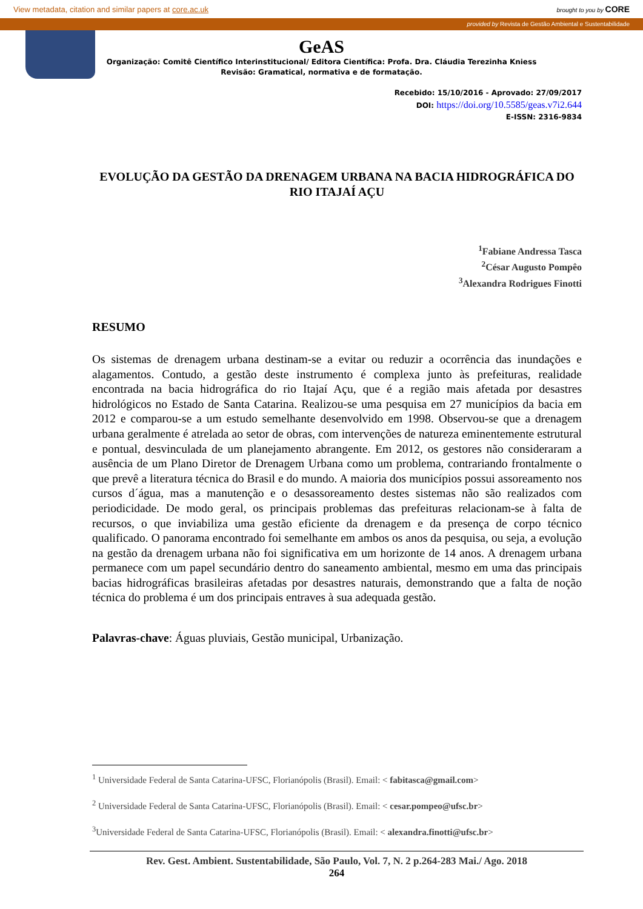View metadata, citation and similar papers at core.ac.uk brought to you by CORE
provided by Revista de Gestão Ambiental e Sustentabilidade
GeAS
Organização: Comitê Científico Interinstitucional/ Editora Científica: Profa. Dra. Cláudia Terezinha Kniess
Revisão: Gramatical, normativa e de formatação.
Recebido: 15/10/2016 - Aprovado: 27/09/2017
DOI: https://doi.org/10.5585/geas.v7i2.644
E-ISSN: 2316-9834
EVOLUÇÃO DA GESTÃO DA DRENAGEM URBANA NA BACIA HIDROGRÁFICA DO RIO ITAJAÍ AÇU
<sup>1</sup> Fabiane Andressa Tasca
<sup>2</sup> César Augusto Pompêo
<sup>3</sup> Alexandra Rodrigues Finotti
RESUMO
Os sistemas de drenagem urbana destinam-se a evitar ou reduzir a ocorrência das inundações e alagamentos. Contudo, a gestão deste instrumento é complexa junto às prefeituras, realidade encontrada na bacia hidrográfica do rio Itajaí Açu, que é a região mais afetada por desastres hidrológicos no Estado de Santa Catarina. Realizou-se uma pesquisa em 27 municípios da bacia em 2012 e comparou-se a um estudo semelhante desenvolvido em 1998. Observou-se que a drenagem urbana geralmente é atrelada ao setor de obras, com intervenções de natureza eminentemente estrutural e pontual, desvinculada de um planejamento abrangente. Em 2012, os gestores não consideraram a ausência de um Plano Diretor de Drenagem Urbana como um problema, contrariando frontalmente o que prevê a literatura técnica do Brasil e do mundo. A maioria dos municípios possui assoreamento nos cursos d´água, mas a manutenção e o desassoreamento destes sistemas não são realizados com periodicidade. De modo geral, os principais problemas das prefeituras relacionam-se à falta de recursos, o que inviabiliza uma gestão eficiente da drenagem e da presença de corpo técnico qualificado. O panorama encontrado foi semelhante em ambos os anos da pesquisa, ou seja, a evolução na gestão da drenagem urbana não foi significativa em um horizonte de 14 anos. A drenagem urbana permanece com um papel secundário dentro do saneamento ambiental, mesmo em uma das principais bacias hidrográficas brasileiras afetadas por desastres naturais, demonstrando que a falta de noção técnica do problema é um dos principais entraves à sua adequada gestão.
Palavras-chave: Águas pluviais, Gestão municipal, Urbanização.
<sup>1</sup> Universidade Federal de Santa Catarina-UFSC, Florianópolis (Brasil). Email: < fabitasca@gmail.com>
<sup>2</sup> Universidade Federal de Santa Catarina-UFSC, Florianópolis (Brasil). Email: < cesar.pompeo@ufsc.br>
<sup>3</sup> Universidade Federal de Santa Catarina-UFSC, Florianópolis (Brasil). Email: < alexandra.finotti@ufsc.br>
Rev. Gest. Ambient. Sustentabilidade, São Paulo, Vol. 7, N. 2 p.264-283 Mai./ Ago. 2018
264